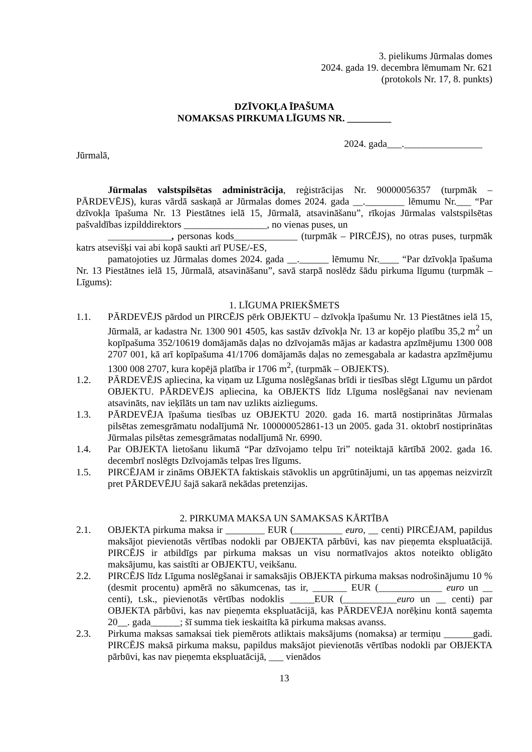3. pielikums Jūrmalas domes
2024. gada 19. decembra lēmumam Nr. 621
(protokols Nr. 17, 8. punkts)
DZĪVOKĻA ĪPAŠUMA
NOMAKSAS PIRKUMA LĪGUMS NR. _________
2024. gada___.________________
Jūrmalā,
Jūrmalas valstspilsētas administrācija, reģistrācijas Nr. 90000056357 (turpmāk – PĀRDEVĒJS), kuras vārdā saskaņā ar Jūrmalas domes 2024. gada __.________ lēmumu Nr.___ “Par dzīvokļa īpašuma Nr. 13 Piestātnes ielā 15, Jūrmalā, atsavināšanu”, rīkojas Jūrmalas valstspilsētas pašvaldības izpilddirektors _________________, no vienas puses, un
_____________, personas kods_____________ (turpmāk – PIRCĒJS), no otras puses, turpmāk katrs atsevišķi vai abi kopā saukti arī PUSE/-ES,
pamatojoties uz Jūrmalas domes 2024. gada __.______ lēmumu Nr.____ “Par dzīvokļa īpašuma Nr. 13 Piestātnes ielā 15, Jūrmalā, atsavināšanu”, savā starpā noslēdz šādu pirkuma līgumu (turpmāk – Līgums):
1. LĪGUMA PRIEKŠMETS
1.1. PĀRDEVĒJS pārdod un PIRCĒJS pērk OBJEKTU – dzīvokļa īpašumu Nr. 13 Piestātnes ielā 15, Jūrmalā, ar kadastra Nr. 1300 901 4505, kas sastāv dzīvokļa Nr. 13 ar kopējo platību 35,2 m<sup>2</sup> un kopīpašuma 352/10619 domājamās daļas no dzīvojamās mājas ar kadastra apzīmējumu 1300 008 2707 001, kā arī kopīpašuma 41/1706 domājamās daļas no zemesgabala ar kadastra apzīmējumu 1300 008 2707, kura kopējā platība ir 1706 m<sup>2</sup>, (turpmāk – OBJEKTS).
1.2. PĀRDEVĒJS apliecina, ka viņam uz Līguma noslēgšanas brīdi ir tiesības slēgt Līgumu un pārdot OBJEKTU. PĀRDEVĒJS apliecina, ka OBJEKTS līdz Līguma noslēgšanai nav nevienam atsavināts, nav ieķīlāts un tam nav uzlikts aizliegums.
1.3. PĀRDEVĒJA īpašuma tiesības uz OBJEKTU 2020. gada 16. martā nostiprinātas Jūrmalas pilsētas zemesgrāmatu nodalījumā Nr. 100000052861-13 un 2005. gada 31. oktobrī nostiprinātas Jūrmalas pilsētas zemesgrāmatas nodalījumā Nr. 6990.
1.4. Par OBJEKTA lietošanu likumā “Par dzīvojamo telpu īri” noteiktajā kārtībā 2002. gada 16. decembrī noslēgts Dzīvojamās telpas īres līgums.
1.5. PIRCĒJAM ir zināms OBJEKTA faktiskais stāvoklis un apgrūtinājumi, un tas apņemas neizvirzīt pret PĀRDEVĒJU šajā sakarā nekādas pretenzijas.
2. PIRKUMA MAKSA UN SAMAKSAS KĀRTĪBA
2.1. OBJEKTA pirkuma maksa ir ________ EUR (__________ euro, __ centi) PIRCĒJAM, papildus maksājot pievienotās vērtības nodokli par OBJEKTA pārbūvi, kas nav pieņemta ekspluatācijā. PIRCĒJS ir atbildīgs par pirkuma maksas un visu normatīvajos aktos noteikto obligāto maksājumu, kas saistīti ar OBJEKTU, veikšanu.
2.2. PIRCĒJS līdz Līguma noslēgšanai ir samaksājis OBJEKTA pirkuma maksas nodrošinājumu 10 % (desmit procentu) apmērā no sākumcenas, tas ir, _______ EUR (_____________ euro un __ centi), t.sk., pievienotās vērtības nodoklis _____EUR (___________euro un __ centi) par OBJEKTA pārbūvi, kas nav pieņemta ekspluatācijā, kas PĀRDEVĒJA norēķinu kontā saņemta 20__. gada______; šī summa tiek ieskaitīta kā pirkuma maksas avanss.
2.3. Pirkuma maksas samaksai tiek piemērots atliktais maksājums (nomaksa) ar termiņu ______gadi. PIRCĒJS maksā pirkuma maksu, papildus maksājot pievienotās vērtības nodokli par OBJEKTA pārbūvi, kas nav pieņemta ekspluatācijā, ___ vienādos
13